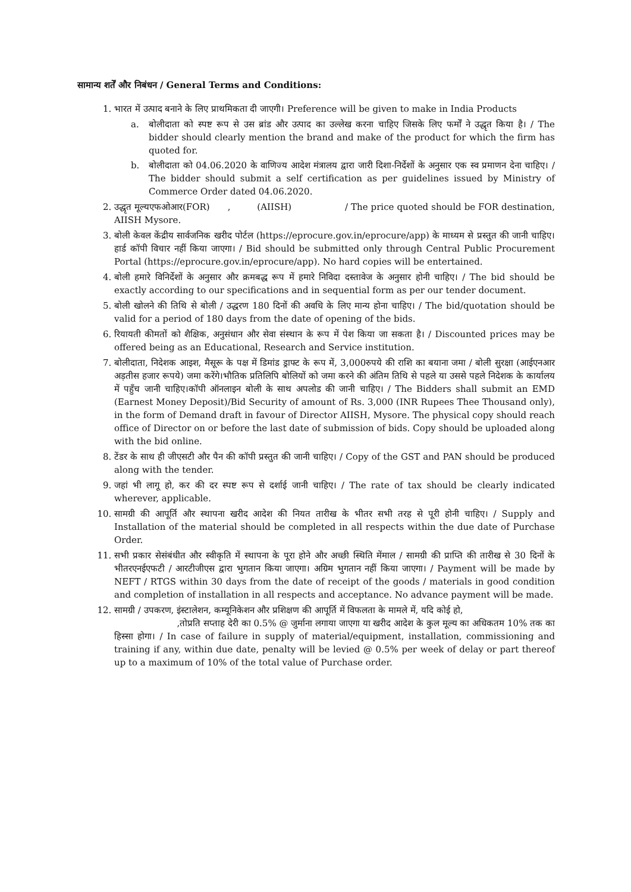सामान्य शर्तें और निबंधन / General Terms and Conditions:
1. भारत में उत्पाद बनाने के लिए प्राथमिकता दी जाएगी। Preference will be given to make in India Products
a. बोलीदाता को स्पष्ट रूप से उस ब्रांड और उत्पाद का उल्लेख करना चाहिए जिसके लिए फर्मों ने उद्धृत किया है। / The bidder should clearly mention the brand and make of the product for which the firm has quoted for.
b. बोलीदाता को 04.06.2020 के वाणिज्य आदेश मंत्रालय द्वारा जारी दिशा-निर्देशों के अनुसार एक स्व प्रमाणन देना चाहिए। / The bidder should submit a self certification as per guidelines issued by Ministry of Commerce Order dated 04.06.2020.
2. उद्धृत मूल्यएफओआर(FOR) , (AIISH) / The price quoted should be FOR destination, AIISH Mysore.
3. बोली केवल केंद्रीय सार्वजनिक खरीद पोर्टल (https://eprocure.gov.in/eprocure/app) के माध्यम से प्रस्तुत की जानी चाहिए। हार्ड कॉपी विचार नहीं किया जाएगा। / Bid should be submitted only through Central Public Procurement Portal (https://eprocure.gov.in/eprocure/app). No hard copies will be entertained.
4. बोली हमारे विनिर्देशों के अनुसार और क्रमबद्ध रूप में हमारे निविदा दस्तावेज के अनुसार होनी चाहिए। / The bid should be exactly according to our specifications and in sequential form as per our tender document.
5. बोली खोलने की तिथि से बोली / उद्धरण 180 दिनों की अवधि के लिए मान्य होना चाहिए। / The bid/quotation should be valid for a period of 180 days from the date of opening of the bids.
6. रियायती कीमतों को शैक्षिक, अनुसंधान और सेवा संस्थान के रूप में पेश किया जा सकता है। / Discounted prices may be offered being as an Educational, Research and Service institution.
7. बोलीदाता, निदेशक आइश, मैसूरू के पक्ष में डिमांड ड्राफ्ट के रूप में, 3,000रुपये की राशि का बयाना जमा / बोली सुरक्षा (आईएनआर अड़तीस हजार रूपये) जमा करेंगे।भौतिक प्रतिलिपि बोलियों को जमा करने की अंतिम तिथि से पहले या उससे पहले निदेशक के कार्यालय में पहुँच जानी चाहिए।कॉपी ऑनलाइन बोली के साथ अपलोड की जानी चाहिए। / The Bidders shall submit an EMD (Earnest Money Deposit)/Bid Security of amount of Rs. 3,000 (INR Rupees Thee Thousand only), in the form of Demand draft in favour of Director AIISH, Mysore. The physical copy should reach office of Director on or before the last date of submission of bids. Copy should be uploaded along with the bid online.
8. टेंडर के साथ ही जीएसटी और पैन की कॉपी प्रस्तुत की जानी चाहिए। / Copy of the GST and PAN should be produced along with the tender.
9. जहां भी लागू हो, कर की दर स्पष्ट रूप से दर्शाई जानी चाहिए। / The rate of tax should be clearly indicated wherever, applicable.
10. सामग्री की आपूर्ति और स्थापना खरीद आदेश की नियत तारीख के भीतर सभी तरह से पूरी होनी चाहिए। / Supply and Installation of the material should be completed in all respects within the due date of Purchase Order.
11. सभी प्रकार सेसंबंधीत और स्वीकृति में स्थापना के पूरा होने और अच्छी स्थिति मेंमाल / सामग्री की प्राप्ति की तारीख से 30 दिनों के भीतरएनईएफटी / आरटीजीएस द्वारा भुगतान किया जाएगा। अग्रिम भुगतान नहीं किया जाएगा। / Payment will be made by NEFT / RTGS within 30 days from the date of receipt of the goods / materials in good condition and completion of installation in all respects and acceptance. No advance payment will be made.
12. सामग्री / उपकरण, इंस्टालेशन, कम्यूनिकेशन और प्रशिक्षण की आपूर्ति में विफलता के मामले में, यदि कोई हो,
,तोप्रति सप्ताह देरी का 0.5% @ जुर्माना लगाया जाएगा या खरीद आदेश के कुल मूल्य का अधिकतम 10% तक का हिस्सा होगा। / In case of failure in supply of material/equipment, installation, commissioning and training if any, within due date, penalty will be levied @ 0.5% per week of delay or part thereof up to a maximum of 10% of the total value of Purchase order.